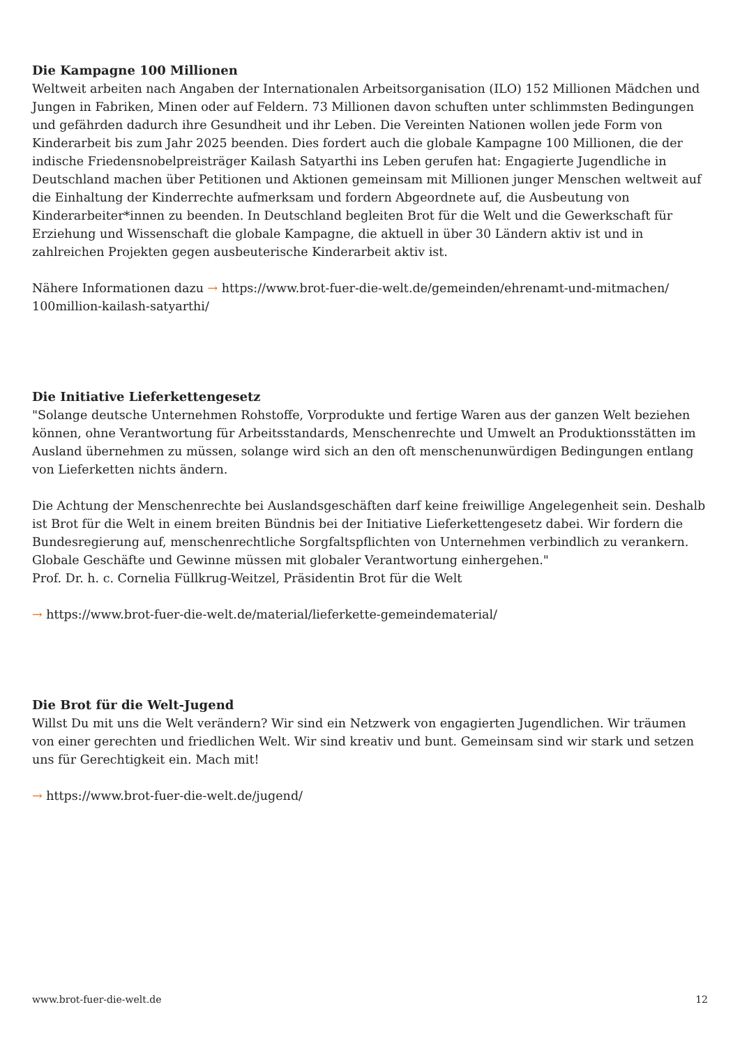Die Kampagne 100 Millionen
Weltweit arbeiten nach Angaben der Internationalen Arbeitsorganisation (ILO) 152 Millionen Mädchen und Jungen in Fabriken, Minen oder auf Feldern. 73 Millionen davon schuften unter schlimmsten Bedingungen und gefährden dadurch ihre Gesundheit und ihr Leben. Die Vereinten Nationen wollen jede Form von Kinderarbeit bis zum Jahr 2025 beenden. Dies fordert auch die globale Kampagne 100 Millionen, die der indische Friedensnobelpreisträger Kailash Satyarthi ins Leben gerufen hat: Engagierte Jugendliche in Deutschland machen über Petitionen und Aktionen gemeinsam mit Millionen junger Menschen weltweit auf die Einhaltung der Kinderrechte aufmerksam und fordern Abgeordnete auf, die Ausbeutung von Kinderarbeiter*innen zu beenden. In Deutschland begleiten Brot für die Welt und die Gewerkschaft für Erziehung und Wissenschaft die globale Kampagne, die aktuell in über 30 Ländern aktiv ist und in zahlreichen Projekten gegen ausbeuterische Kinderarbeit aktiv ist.
Nähere Informationen dazu → https://www.brot-fuer-die-welt.de/gemeinden/ehrenamt-und-mitmachen/ 100million-kailash-satyarthi/
Die Initiative Lieferkettengesetz
"Solange deutsche Unternehmen Rohstoffe, Vorprodukte und fertige Waren aus der ganzen Welt beziehen können, ohne Verantwortung für Arbeitsstandards, Menschenrechte und Umwelt an Produktionsstätten im Ausland übernehmen zu müssen, solange wird sich an den oft menschenunwürdigen Bedingungen entlang von Lieferketten nichts ändern.
Die Achtung der Menschenrechte bei Auslandsgeschäften darf keine freiwillige Angelegenheit sein. Deshalb ist Brot für die Welt in einem breiten Bündnis bei der Initiative Lieferkettengesetz dabei. Wir fordern die Bundesregierung auf, menschenrechtliche Sorgfaltspflichten von Unternehmen verbindlich zu verankern. Globale Geschäfte und Gewinne müssen mit globaler Verantwortung einhergehen."
Prof. Dr. h. c. Cornelia Füllkrug-Weitzel, Präsidentin Brot für die Welt
→ https://www.brot-fuer-die-welt.de/material/lieferkette-gemeindematerial/
Die Brot für die Welt-Jugend
Willst Du mit uns die Welt verändern? Wir sind ein Netzwerk von engagierten Jugendlichen. Wir träumen von einer gerechten und friedlichen Welt. Wir sind kreativ und bunt. Gemeinsam sind wir stark und setzen uns für Gerechtigkeit ein. Mach mit!
→ https://www.brot-fuer-die-welt.de/jugend/
www.brot-fuer-die-welt.de 12